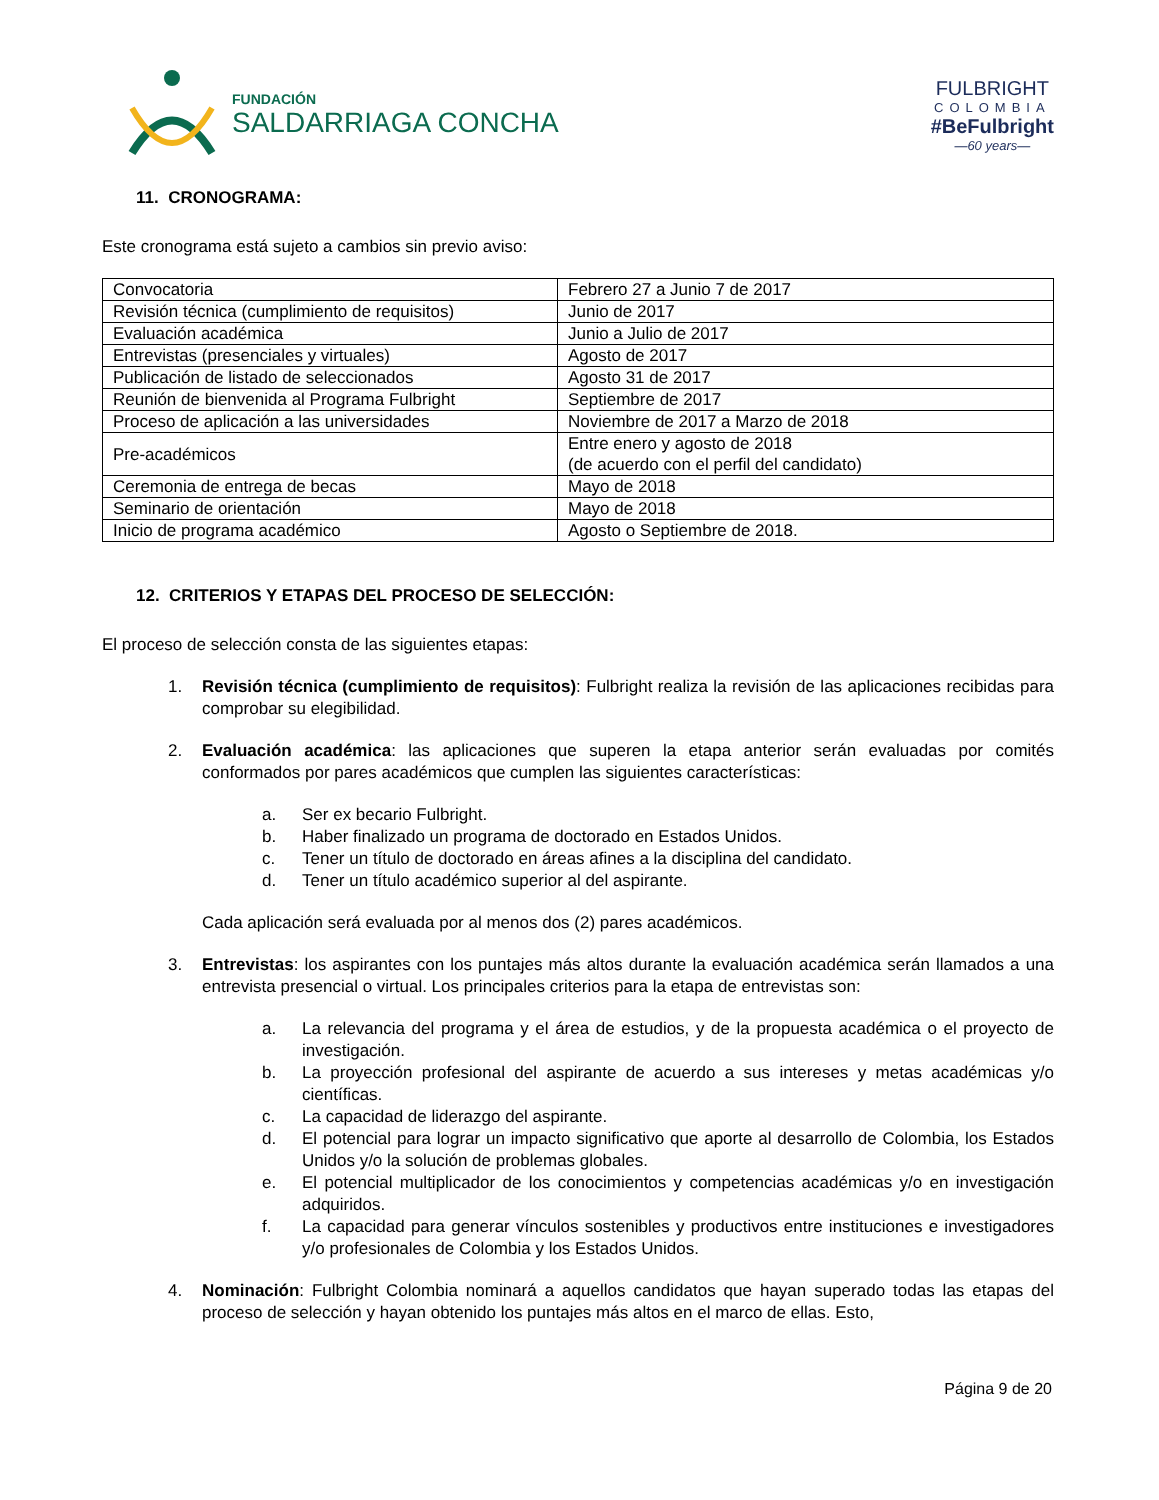FUNDACIÓN
SALDARRIAGA CONCHA
FULBRIGHT
COLOMBIA
#BeFulbright
—60 years—
11. CRONOGRAMA:
Este cronograma está sujeto a cambios sin previo aviso:
| Convocatoria | Febrero 27 a Junio 7 de 2017 |
| Revisión técnica (cumplimiento de requisitos) | Junio de 2017 |
| Evaluación académica | Junio a Julio de 2017 |
| Entrevistas (presenciales y virtuales) | Agosto de 2017 |
| Publicación de listado de seleccionados | Agosto 31 de 2017 |
| Reunión de bienvenida al Programa Fulbright | Septiembre de 2017 |
| Proceso de aplicación a las universidades | Noviembre de 2017 a Marzo de 2018 |
| Pre-académicos | Entre enero y agosto de 2018 (de acuerdo con el perfil del candidato) |
| Ceremonia de entrega de becas | Mayo de 2018 |
| Seminario de orientación | Mayo de 2018 |
| Inicio de programa académico | Agosto o Septiembre de 2018. |
12. CRITERIOS Y ETAPAS DEL PROCESO DE SELECCIÓN:
El proceso de selección consta de las siguientes etapas:
1. Revisión técnica (cumplimiento de requisitos): Fulbright realiza la revisión de las aplicaciones recibidas para comprobar su elegibilidad.
2. Evaluación académica: las aplicaciones que superen la etapa anterior serán evaluadas por comités conformados por pares académicos que cumplen las siguientes características:
a. Ser ex becario Fulbright.
b. Haber finalizado un programa de doctorado en Estados Unidos.
c. Tener un título de doctorado en áreas afines a la disciplina del candidato.
d. Tener un título académico superior al del aspirante.
Cada aplicación será evaluada por al menos dos (2) pares académicos.
3. Entrevistas: los aspirantes con los puntajes más altos durante la evaluación académica serán llamados a una entrevista presencial o virtual. Los principales criterios para la etapa de entrevistas son:
a. La relevancia del programa y el área de estudios, y de la propuesta académica o el proyecto de investigación.
b. La proyección profesional del aspirante de acuerdo a sus intereses y metas académicas y/o científicas.
c. La capacidad de liderazgo del aspirante.
d. El potencial para lograr un impacto significativo que aporte al desarrollo de Colombia, los Estados Unidos y/o la solución de problemas globales.
e. El potencial multiplicador de los conocimientos y competencias académicas y/o en investigación adquiridos.
f. La capacidad para generar vínculos sostenibles y productivos entre instituciones e investigadores y/o profesionales de Colombia y los Estados Unidos.
4. Nominación: Fulbright Colombia nominará a aquellos candidatos que hayan superado todas las etapas del proceso de selección y hayan obtenido los puntajes más altos en el marco de ellas. Esto,
Página 9 de 20